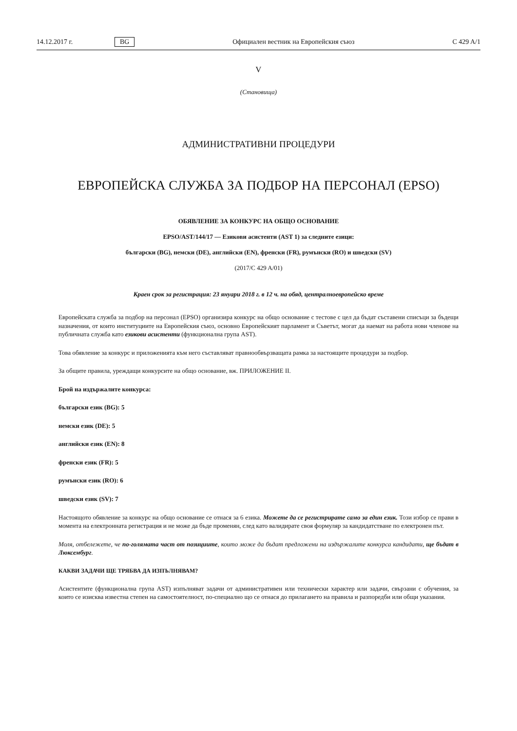14.12.2017 г. BG Официален вестник на Европейския съюз C 429 A/1
V
(Становища)
АДМИНИСТРАТИВНИ ПРОЦЕДУРИ
ЕВРОПЕЙСКА СЛУЖБА ЗА ПОДБОР НА ПЕРСОНАЛ (EPSO)
ОБЯВЛЕНИЕ ЗА КОНКУРС НА ОБЩО ОСНОВАНИЕ
EPSO/AST/144/17 — Езикови асистенти (AST 1) за следните езици:
български (BG), немски (DE), английски (EN), френски (FR), румънски (RO) и шведски (SV)
(2017/C 429 A/01)
Краен срок за регистрация: 23 януари 2018 г. в 12 ч. на обяд, централноевропейско време
Европейската служба за подбор на персонал (EPSO) организира конкурс на общо основание с тестове с цел да бъдат съставени списъци за бъдещи назначения, от които институциите на Европейския съюз, основно Европейският парламент и Съветът, могат да наемат на работа нови членове на публичната служба като езикови асистенти (функционална група AST).
Това обявление за конкурс и приложенията към него съставляват правнообвързващата рамка за настоящите процедури за подбор.
За общите правила, уреждащи конкурсите на общо основание, вж. ПРИЛОЖЕНИЕ II.
Брой на издържалите конкурса:
български език (BG): 5
немски език (DE): 5
английски език (EN): 8
френски език (FR): 5
румънски език (RO): 6
шведски език (SV): 7
Настоящото обявление за конкурс на общо основание се отнася за 6 езика. Можете да се регистрирате само за един език. Този избор се прави в момента на електронната регистрация и не може да бъде променян, след като валидирате своя формуляр за кандидатстване по електронен път.
Моля, отбележете, че по-голямата част от позициите, които може да бъдат предложени на издържалите конкурса кандидати, ще бъдат в Люксембург.
КАКВИ ЗАДАЧИ ЩЕ ТРЯБВА ДА ИЗПЪЛНЯВАМ?
Асистентите (функционална група AST) изпълняват задачи от административен или технически характер или задачи, свързани с обучения, за които се изисква известна степен на самостоятелност, по-специално що се отнася до прилагането на правила и разпоредби или общи указания.